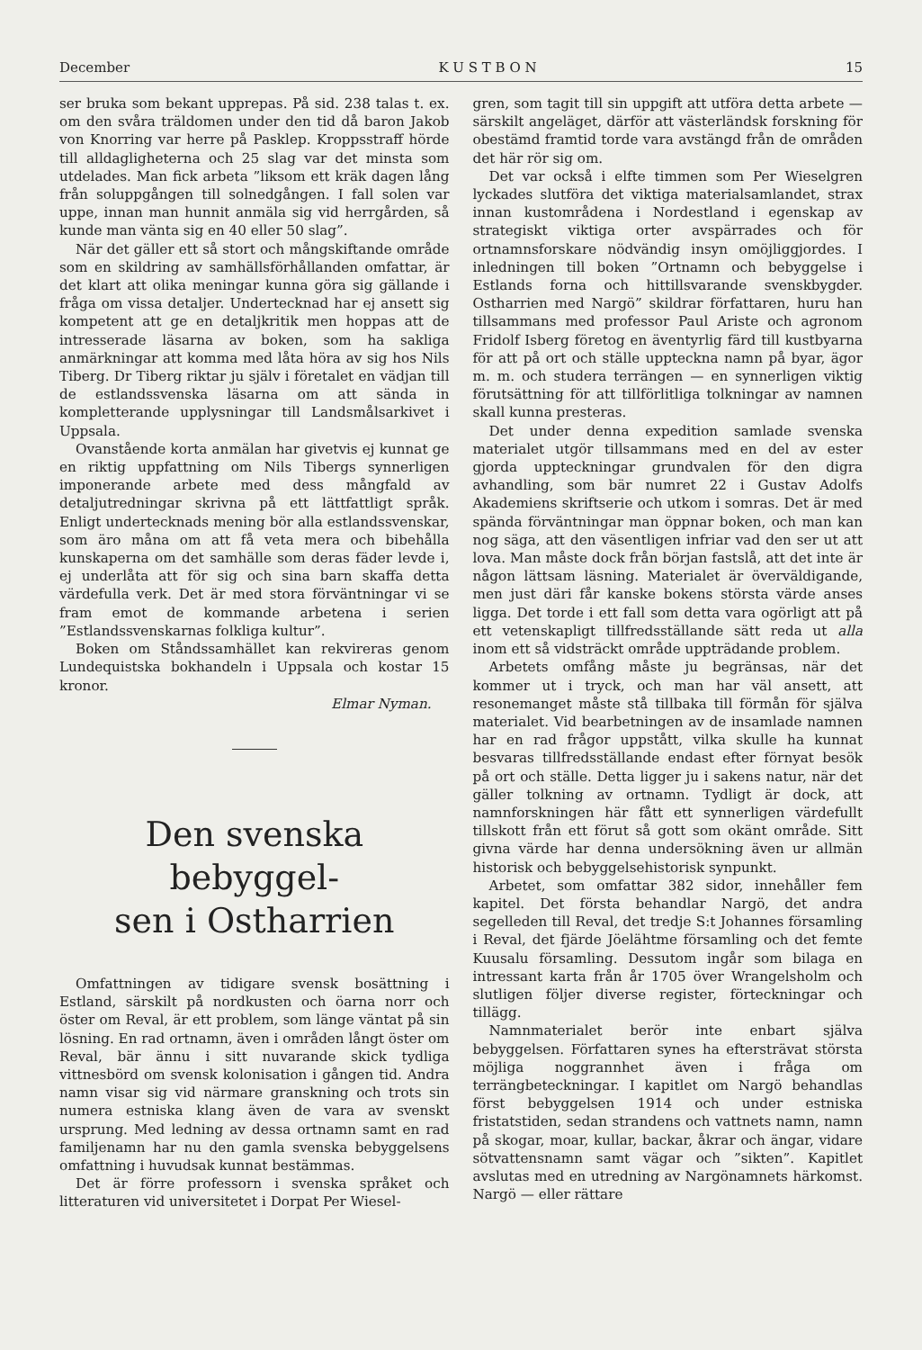December K U S T B O N 15
ser bruka som bekant upprepas. På sid. 238 talas t. ex. om den svåra träldomen under den tid då baron Jakob von Knorring var herre på Pasklep. Kroppsstraff hörde till alldagligheterna och 25 slag var det minsta som utdelades. Man fick arbeta ”liksom ett kräk dagen lång från soluppgången till solnedgången. I fall solen var uppe, innan man hunnit anmäla sig vid herrgården, så kunde man vänta sig en 40 eller 50 slag”.
När det gäller ett så stort och mångskiftande område som en skildring av samhällsförhållanden omfattar, är det klart att olika meningar kunna göra sig gällande i fråga om vissa detaljer. Undertecknad har ej ansett sig kompetent att ge en detaljkritik men hoppas att de intresserade läsarna av boken, som ha sakliga anmärkningar att komma med låta höra av sig hos Nils Tiberg. Dr Tiberg riktar ju själv i företalet en vädjan till de estlandssvenska läsarna om att sända in kompletterande upplysningar till Landsmålsarkivet i Uppsala.
Ovanstående korta anmälan har givetvis ej kunnat ge en riktig uppfattning om Nils Tibergs synnerligen imponerande arbete med dess mångfald av detaljutredningar skrivna på ett lättfattligt språk. Enligt undertecknads mening bör alla estlandssvenskar, som äro måna om att få veta mera och bibehålla kunskaperna om det samhälle som deras fäder levde i, ej underlåta att för sig och sina barn skaffa detta värdefulla verk. Det är med stora förväntningar vi se fram emot de kommande arbetena i serien ”Estlandssvenskarnas folkliga kultur”.
Boken om Ståndssamhället kan rekvireras genom Lundequistska bokhandeln i Uppsala och kostar 15 kronor.
Elmar Nyman.
Den svenska bebyggel-
sen i Ostharrien
Omfattningen av tidigare svensk bosättning i Estland, särskilt på nordkusten och öarna norr och öster om Reval, är ett problem, som länge väntat på sin lösning. En rad ortnamn, även i områden långt öster om Reval, bär ännu i sitt nuvarande skick tydliga vittnesbörd om svensk kolonisation i gången tid. Andra namn visar sig vid närmare granskning och trots sin numera estniska klang även de vara av svenskt ursprung. Med ledning av dessa ortnamn samt en rad familjenamn har nu den gamla svenska bebyggelsens omfattning i huvudsak kunnat bestämmas.
Det är förre professorn i svenska språket och litteraturen vid universitetet i Dorpat Per Wiesel-
gren, som tagit till sin uppgift att utföra detta arbete — särskilt angeläget, därför att västerländsk forskning för obestämd framtid torde vara avstängd från de områden det här rör sig om.
Det var också i elfte timmen som Per Wieselgren lyckades slutföra det viktiga materialsamlandet, strax innan kustområdena i Nordestland i egenskap av strategiskt viktiga orter avspärrades och för ortnamnsforskare nödvändig insyn omöjliggjordes. I inledningen till boken ”Ortnamn och bebyggelse i Estlands forna och hittillsvarande svenskbygder. Ostharrien med Nargö” skildrar författaren, huru han tillsammans med professor Paul Ariste och agronom Fridolf Isberg företog en äventyrlig färd till kustbyarna för att på ort och ställe uppteckna namn på byar, ägor m. m. och studera terrängen — en synnerligen viktig förutsättning för att tillförlitliga tolkningar av namnen skall kunna presteras.
Det under denna expedition samlade svenska materialet utgör tillsammans med en del av ester gjorda uppteckningar grundvalen för den digra avhandling, som bär numret 22 i Gustav Adolfs Akademiens skriftserie och utkom i somras. Det är med spända förväntningar man öppnar boken, och man kan nog säga, att den väsentligen infriar vad den ser ut att lova. Man måste dock från början fastslå, att det inte är någon lättsam läsning. Materialet är överväldigande, men just däri får kanske bokens största värde anses ligga. Det torde i ett fall som detta vara ogörligt att på ett vetenskapligt tillfredsställande sätt reda ut alla inom ett så vidsträckt område uppträdande problem.
Arbetets omfång måste ju begränsas, när det kommer ut i tryck, och man har väl ansett, att resonemanget måste stå tillbaka till förmån för själva materialet. Vid bearbetningen av de insamlade namnen har en rad frågor uppstått, vilka skulle ha kunnat besvaras tillfredsställande endast efter förnyat besök på ort och ställe. Detta ligger ju i sakens natur, när det gäller tolkning av ortnamn. Tydligt är dock, att namnforskningen här fått ett synnerligen värdefullt tillskott från ett förut så gott som okänt område. Sitt givna värde har denna undersökning även ur allmän historisk och bebyggelsehistorisk synpunkt.
Arbetet, som omfattar 382 sidor, innehåller fem kapitel. Det första behandlar Nargö, det andra segelleden till Reval, det tredje S:t Johannes församling i Reval, det fjärde Jöelähtme församling och det femte Kuusalu församling. Dessutom ingår som bilaga en intressant karta från år 1705 över Wrangelsholm och slutligen följer diverse register, förteckningar och tillägg.
Namnmaterialet berör inte enbart själva bebyggelsen. Författaren synes ha eftersträvat största möjliga noggrannhet även i fråga om terrängbeteckningar. I kapitlet om Nargö behandlas först bebyggelsen 1914 och under estniska fristatstiden, sedan strandens och vattnets namn, namn på skogar, moar, kullar, backar, åkrar och ängar, vidare sötvattensnamn samt vägar och ”sikten”. Kapitlet avslutas med en utredning av Nargönamnets härkomst. Nargö — eller rättare